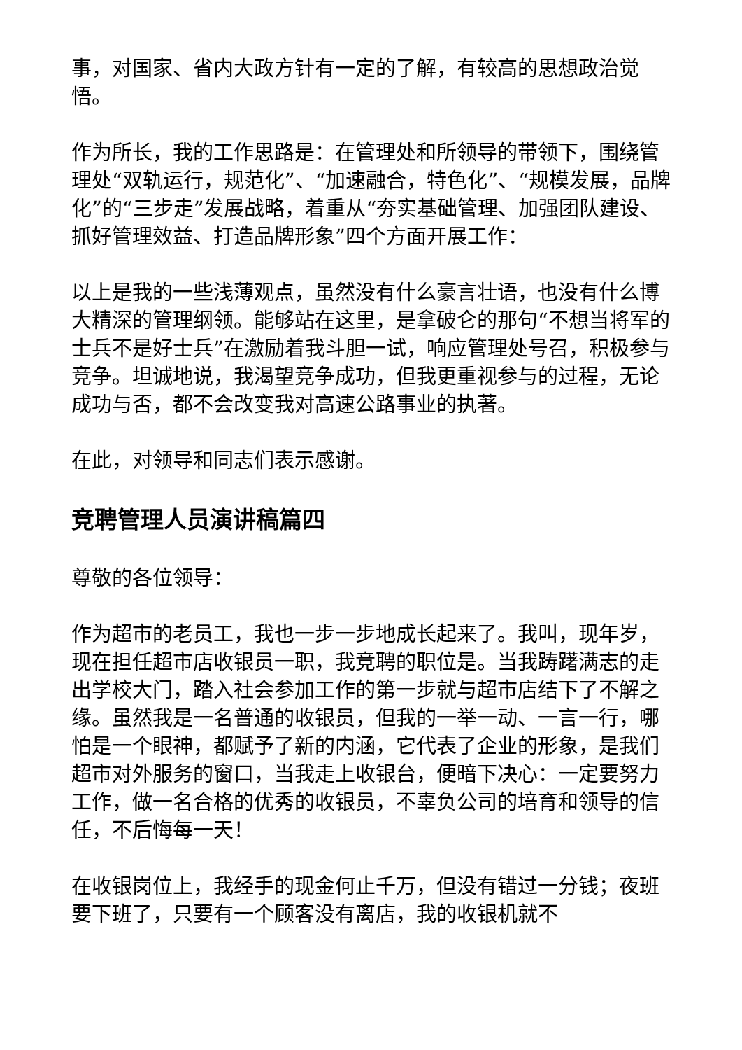事，对国家、省内大政方针有一定的了解，有较高的思想政治觉悟。
作为所长，我的工作思路是：在管理处和所领导的带领下，围绕管理处“双轨运行，规范化”、“加速融合，特色化”、“规模发展，品牌化”的“三步走”发展战略，着重从“夯实基础管理、加强团队建设、抓好管理效益、打造品牌形象”四个方面开展工作：
以上是我的一些浅薄观点，虽然没有什么豪言壮语，也没有什么博大精深的管理纲领。能够站在这里，是拿破仑的那句“不想当将军的士兵不是好士兵”在激励着我斗胆一试，响应管理处号召，积极参与竞争。坦诚地说，我渴望竞争成功，但我更重视参与的过程，无论成功与否，都不会改变我对高速公路事业的执著。
在此，对领导和同志们表示感谢。
竞聘管理人员演讲稿篇四
尊敬的各位领导：
作为超市的老员工，我也一步一步地成长起来了。我叫，现年岁，现在担任超市店收银员一职，我竞聘的职位是。当我踌躇满志的走出学校大门，踏入社会参加工作的第一步就与超市店结下了不解之缘。虽然我是一名普通的收银员，但我的一举一动、一言一行，哪怕是一个眼神，都赋予了新的内涵，它代表了企业的形象，是我们超市对外服务的窗口，当我走上收银台，便暗下决心：一定要努力工作，做一名合格的优秀的收银员，不辜负公司的培育和领导的信任，不后悔每一天！
在收银岗位上，我经手的现金何止千万，但没有错过一分钱；夜班要下班了，只要有一个顾客没有离店，我的收银机就不